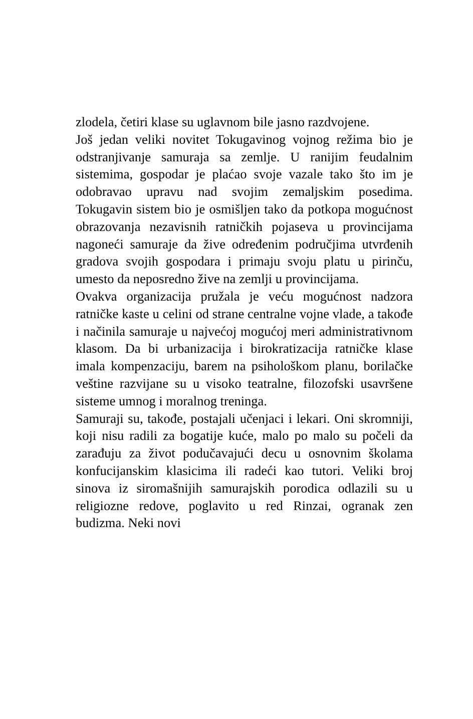zlodela, četiri klase su uglavnom bile jasno razdvojene.
Još jedan veliki novitet Tokugavinog vojnog režima bio je odstranjivanje samuraja sa zemlje. U ranijim feudalnim sistemima, gospodar je plaćao svoje vazale tako što im je odobravao upravu nad svojim zemaljskim posedima. Tokugavin sistem bio je osmišljen tako da potkopa mogućnost obrazovanja nezavisnih ratničkih pojaseva u provincijama nagoneći samuraje da žive određenim područjima utvrđenih gradova svojih gospodara i primaju svoju platu u pirinču, umesto da neposredno žive na zemlji u provincijama.
Ovakva organizacija pružala je veću mogućnost nadzora ratničke kaste u celini od strane centralne vojne vlade, a takođe i načinila samuraje u najvećoj mogućoj meri administrativnom klasom. Da bi urbanizacija i birokratizacija ratničke klase imala kompenzaciju, barem na psihološkom planu, borilačke veštine razvijane su u visoko teatralne, filozofski usavršene sisteme umnog i moralnog treninga.
Samuraji su, takođe, postajali učenjaci i lekari. Oni skromniji, koji nisu radili za bogatije kuće, malo po malo su počeli da zarađuju za život podučavajući decu u osnovnim školama konfucijanskim klasicima ili radeći kao tutori. Veliki broj sinova iz siromašnijih samurajskih porodica odlazili su u religiozne redove, poglavito u red Rinzai, ogranak zen budizma. Neki novi